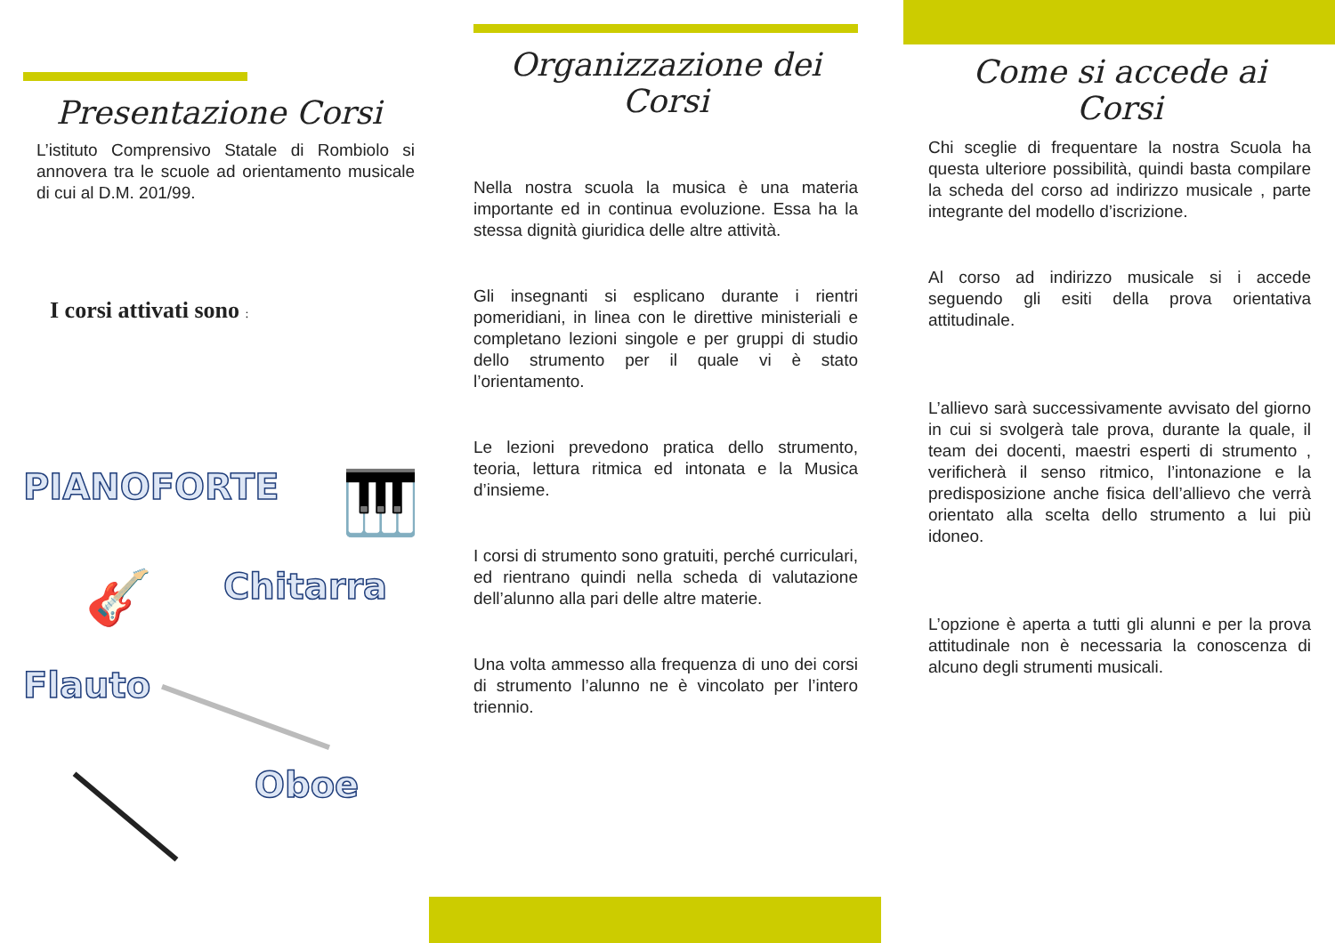Presentazione Corsi
L’istituto Comprensivo Statale di Rombiolo si annovera tra le scuole ad orientamento musicale di cui al D.M. 201/99.
I corsi attivati sono :
PIANOFORTE 🎹
🎸 Chitarra
Flauto
Oboe
Organizzazione dei Corsi
Nella nostra scuola la musica è una materia importante ed in continua evoluzione. Essa ha la stessa dignità giuridica delle altre attività.
Gli insegnanti si esplicano durante i rientri pomeridiani, in linea con le direttive ministeriali e completano lezioni singole e per gruppi di studio dello strumento per il quale vi è stato l’orientamento.
Le lezioni prevedono pratica dello strumento, teoria, lettura ritmica ed intonata e la Musica d’insieme.
I corsi di strumento sono gratuiti, perché curriculari, ed rientrano quindi nella scheda di valutazione dell’alunno alla pari delle altre materie.
Una volta ammesso alla frequenza di uno dei corsi di strumento l’alunno ne è vincolato per l’intero triennio.
Come si accede ai Corsi
Chi sceglie di frequentare la nostra Scuola ha questa ulteriore possibilità, quindi basta compilare la scheda del corso ad indirizzo musicale , parte integrante del modello d’iscrizione.
Al corso ad indirizzo musicale si i accede seguendo gli esiti della prova orientativa attitudinale.
L’allievo sarà successivamente avvisato del giorno in cui si svolgerà tale prova, durante la quale, il team dei docenti, maestri esperti di strumento , verificherà il senso ritmico, l’intonazione e la predisposizione anche fisica dell’allievo che verrà orientato alla scelta dello strumento a lui più idoneo.
L’opzione è aperta a tutti gli alunni e per la prova attitudinale non è necessaria la conoscenza di alcuno degli strumenti musicali.